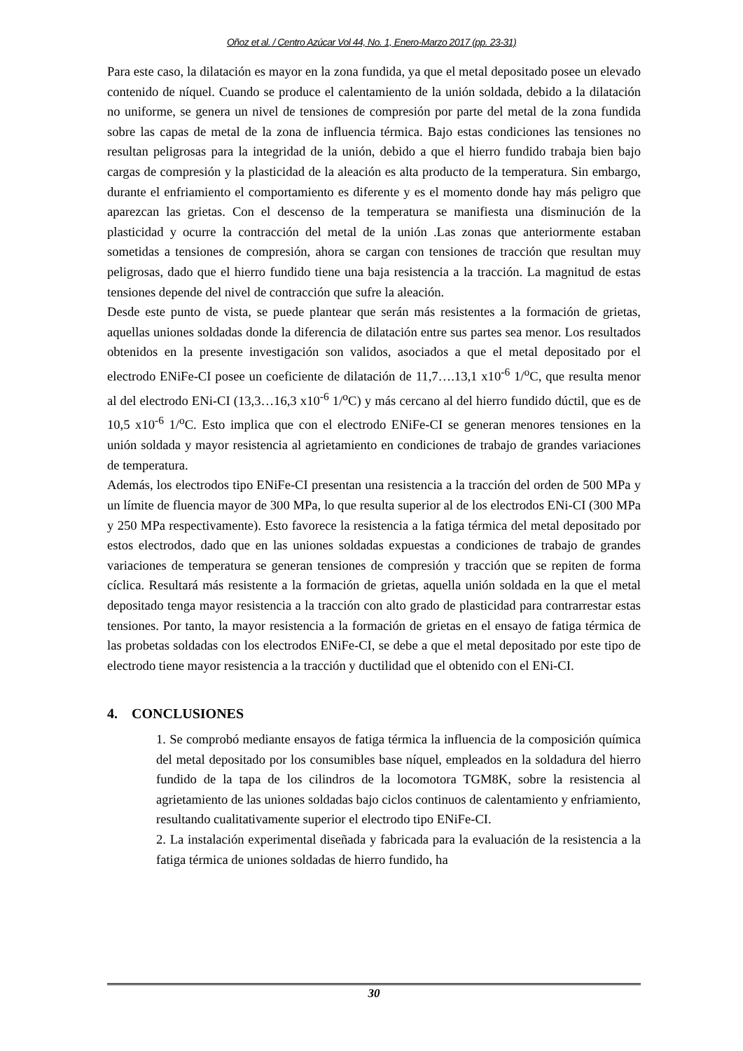Oñoz et al. / Centro Azúcar Vol 44, No. 1, Enero-Marzo 2017 (pp. 23-31)
Para este caso, la dilatación es mayor en la zona fundida, ya que el metal depositado posee un elevado contenido de níquel. Cuando se produce el calentamiento de la unión soldada, debido a la dilatación no uniforme, se genera un nivel de tensiones de compresión por parte del metal de la zona fundida sobre las capas de metal de la zona de influencia térmica. Bajo estas condiciones las tensiones no resultan peligrosas para la integridad de la unión, debido a que el hierro fundido trabaja bien bajo cargas de compresión y la plasticidad de la aleación es alta producto de la temperatura. Sin embargo, durante el enfriamiento el comportamiento es diferente y es el momento donde hay más peligro que aparezcan las grietas. Con el descenso de la temperatura se manifiesta una disminución de la plasticidad y ocurre la contracción del metal de la unión .Las zonas que anteriormente estaban sometidas a tensiones de compresión, ahora se cargan con tensiones de tracción que resultan muy peligrosas, dado que el hierro fundido tiene una baja resistencia a la tracción. La magnitud de estas tensiones depende del nivel de contracción que sufre la aleación.
Desde este punto de vista, se puede plantear que serán más resistentes a la formación de grietas, aquellas uniones soldadas donde la diferencia de dilatación entre sus partes sea menor. Los resultados obtenidos en la presente investigación son validos, asociados a que el metal depositado por el electrodo ENiFe-CI posee un coeficiente de dilatación de 11,7….13,1 x10<sup>-6</sup> 1/<sup>o</sup>C, que resulta menor al del electrodo ENi-CI (13,3…16,3 x10<sup>-6</sup> 1/<sup>o</sup>C) y más cercano al del hierro fundido dúctil, que es de 10,5 x10<sup>-6</sup> 1/<sup>o</sup>C. Esto implica que con el electrodo ENiFe-CI se generan menores tensiones en la unión soldada y mayor resistencia al agrietamiento en condiciones de trabajo de grandes variaciones de temperatura.
Además, los electrodos tipo ENiFe-CI presentan una resistencia a la tracción del orden de 500 MPa y un límite de fluencia mayor de 300 MPa, lo que resulta superior al de los electrodos ENi-CI (300 MPa y 250 MPa respectivamente). Esto favorece la resistencia a la fatiga térmica del metal depositado por estos electrodos, dado que en las uniones soldadas expuestas a condiciones de trabajo de grandes variaciones de temperatura se generan tensiones de compresión y tracción que se repiten de forma cíclica. Resultará más resistente a la formación de grietas, aquella unión soldada en la que el metal depositado tenga mayor resistencia a la tracción con alto grado de plasticidad para contrarrestar estas tensiones. Por tanto, la mayor resistencia a la formación de grietas en el ensayo de fatiga térmica de las probetas soldadas con los electrodos ENiFe-CI, se debe a que el metal depositado por este tipo de electrodo tiene mayor resistencia a la tracción y ductilidad que el obtenido con el ENi-CI.
4. CONCLUSIONES
1. Se comprobó mediante ensayos de fatiga térmica la influencia de la composición química del metal depositado por los consumibles base níquel, empleados en la soldadura del hierro fundido de la tapa de los cilindros de la locomotora TGM8K, sobre la resistencia al agrietamiento de las uniones soldadas bajo ciclos continuos de calentamiento y enfriamiento, resultando cualitativamente superior el electrodo tipo ENiFe-CI.
2. La instalación experimental diseñada y fabricada para la evaluación de la resistencia a la fatiga térmica de uniones soldadas de hierro fundido, ha
30